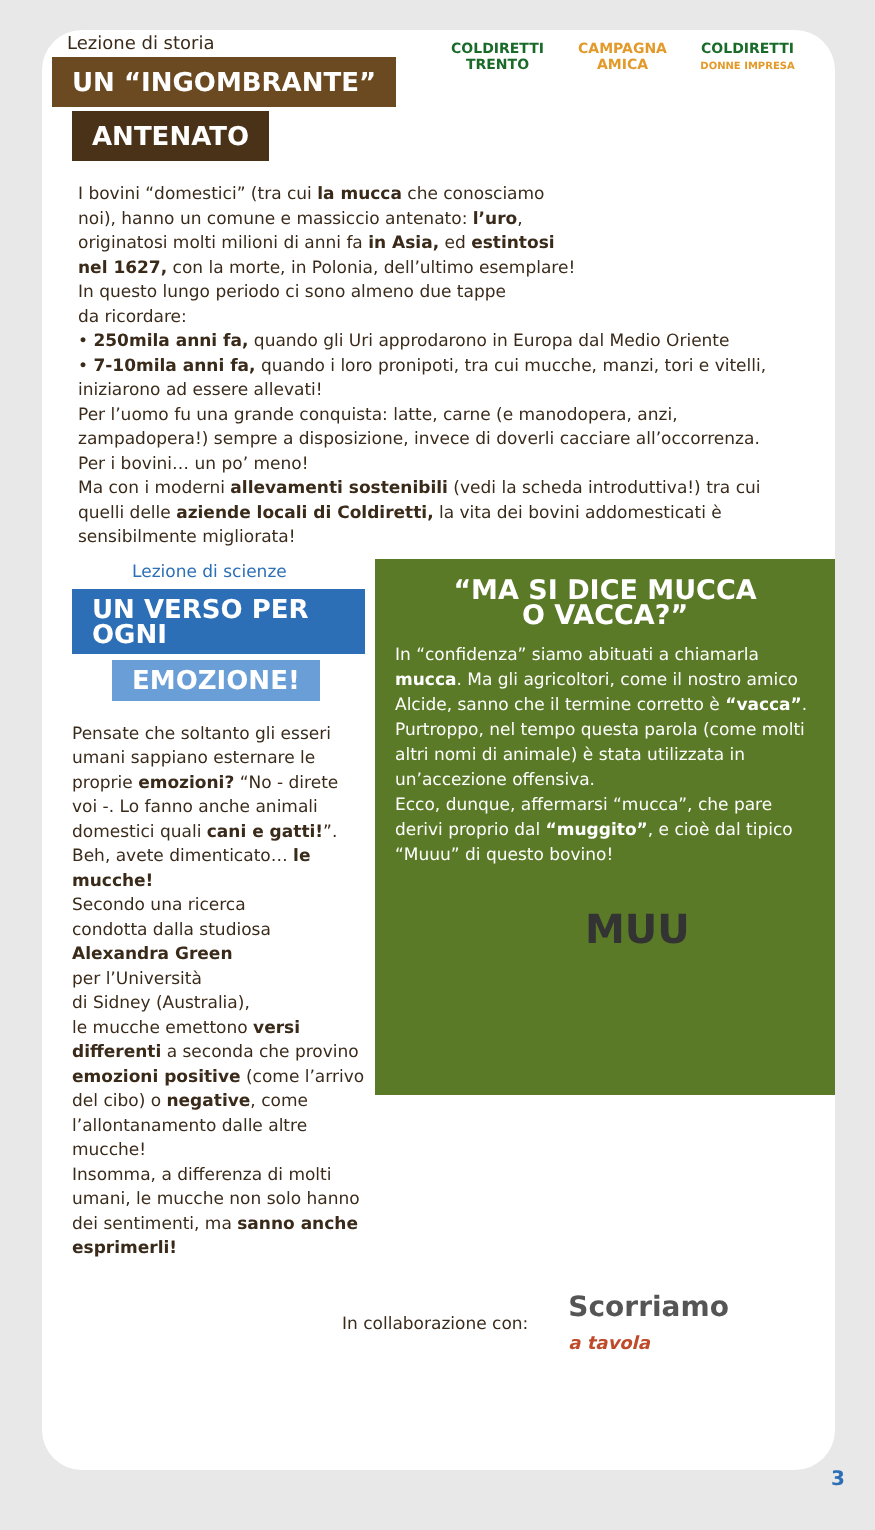COLDIRETTI
TRENTO
CAMPAGNA
AMICA
COLDIRETTI
DONNE IMPRESA
Lezione di storia
UN “INGOMBRANTE”
ANTENATO
I bovini “domestici” (tra cui la mucca che conosciamo
noi), hanno un comune e massiccio antenato: l’uro,
originatosi molti milioni di anni fa in Asia, ed estintosi
nel 1627, con la morte, in Polonia, dell’ultimo esemplare!
In questo lungo periodo ci sono almeno due tappe
da ricordare:
• 250mila anni fa, quando gli Uri approdarono in Europa dal Medio Oriente
• 7-10mila anni fa, quando i loro pronipoti, tra cui mucche, manzi, tori e vitelli, iniziarono ad essere allevati!
Per l’uomo fu una grande conquista: latte, carne (e manodopera, anzi, zampadopera!) sempre a disposizione, invece di doverli cacciare all’occorrenza.
Per i bovini… un po’ meno!
Ma con i moderni allevamenti sostenibili (vedi la scheda introduttiva!) tra cui quelli delle aziende locali di Coldiretti, la vita dei bovini addomesticati è sensibilmente migliorata!
Lezione di scienze
UN VERSO PER OGNI
EMOZIONE!
Pensate che soltanto gli esseri umani sappiano esternare le proprie emozioni? “No - direte voi -. Lo fanno anche animali domestici quali cani e gatti!”. Beh, avete dimenticato… le mucche!
Secondo una ricerca
condotta dalla studiosa
Alexandra Green
per l’Università
di Sidney (Australia),
le mucche emettono versi differenti a seconda che provino emozioni positive (come l’arrivo del cibo) o negative, come l’allontanamento dalle altre mucche!
Insomma, a differenza di molti umani, le mucche non solo hanno dei sentimenti, ma sanno anche esprimerli!
“MA SI DICE MUCCA
O VACCA?”
In “confidenza” siamo abituati a chiamarla mucca. Ma gli agricoltori, come il nostro amico Alcide, sanno che il termine corretto è “vacca”.
Purtroppo, nel tempo questa parola (come molti altri nomi di animale) è stata utilizzata in un’accezione offensiva.
Ecco, dunque, affermarsi “mucca”, che pare derivi proprio dal “muggito”, e cioè dal tipico “Muuu” di questo bovino!
MUU
In collaborazione con: Scorriamo
a tavola
3